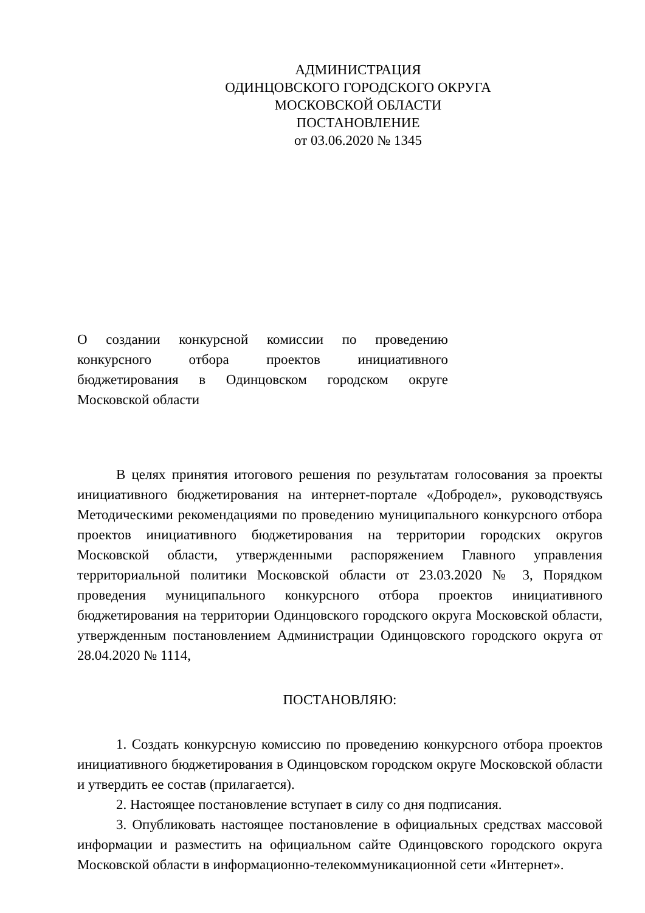АДМИНИСТРАЦИЯ
ОДИНЦОВСКОГО ГОРОДСКОГО ОКРУГА
МОСКОВСКОЙ ОБЛАСТИ
ПОСТАНОВЛЕНИЕ
от 03.06.2020 № 1345
О создании конкурсной комиссии по проведению конкурсного отбора проектов инициативного бюджетирования в Одинцовском городском округе Московской области
В целях принятия итогового решения по результатам голосования за проекты инициативного бюджетирования на интернет-портале «Добродел», руководствуясь Методическими рекомендациями по проведению муниципального конкурсного отбора проектов инициативного бюджетирования на территории городских округов Московской области, утвержденными распоряжением Главного управления территориальной политики Московской области от 23.03.2020 № 3, Порядком проведения муниципального конкурсного отбора проектов инициативного бюджетирования на территории Одинцовского городского округа Московской области, утвержденным постановлением Администрации Одинцовского городского округа от 28.04.2020 № 1114,
ПОСТАНОВЛЯЮ:
1. Создать конкурсную комиссию по проведению конкурсного отбора проектов инициативного бюджетирования в Одинцовском городском округе Московской области и утвердить ее состав (прилагается).
2. Настоящее постановление вступает в силу со дня подписания.
3. Опубликовать настоящее постановление в официальных средствах массовой информации и разместить на официальном сайте Одинцовского городского округа Московской области в информационно-телекоммуникационной сети «Интернет».